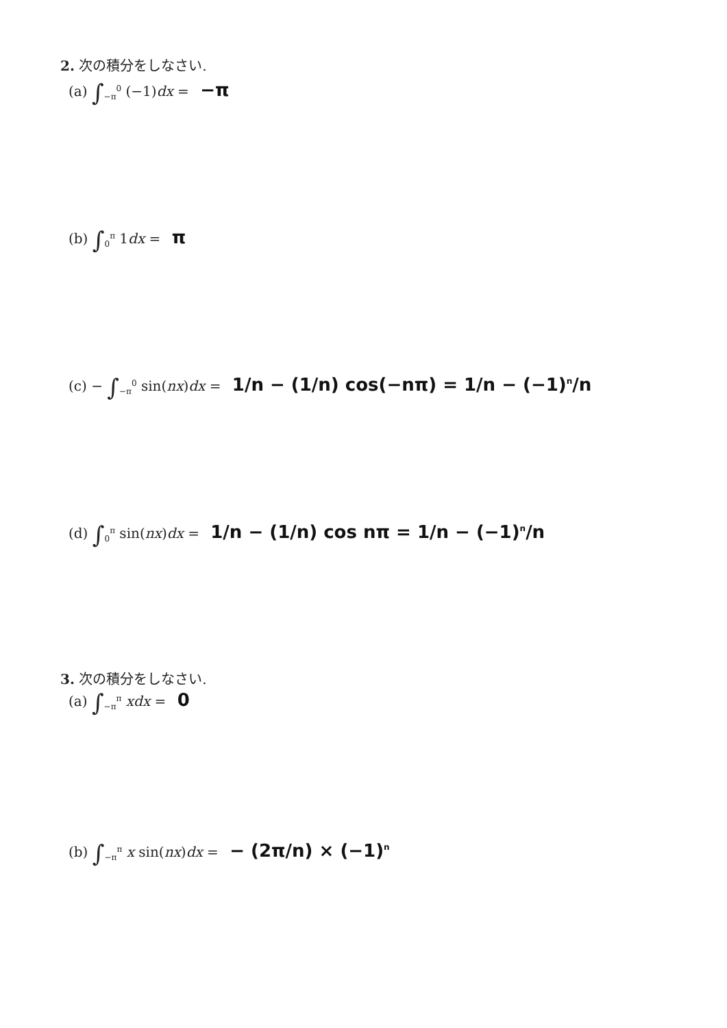2. 次の積分をしなさい.
(a) ∫<sub>−π</sub><sup>0</sup> (−1)dx = −π
(b) ∫<sub>0</sub><sup>π</sup> 1dx = π
(c) − ∫<sub>−π</sub><sup>0</sup> sin(nx)dx = 1/n − (1/n) cos(−nπ) = 1/n − (−1)<sup>n</sup>/n
(d) ∫<sub>0</sub><sup>π</sup> sin(nx)dx = 1/n − (1/n) cos nπ = 1/n − (−1)<sup>n</sup>/n
3. 次の積分をしなさい.
(a) ∫<sub>−π</sub><sup>π</sup> xdx = 0
(b) ∫<sub>−π</sub><sup>π</sup> x sin(nx)dx = − (2π/n) × (−1)<sup>n</sup>